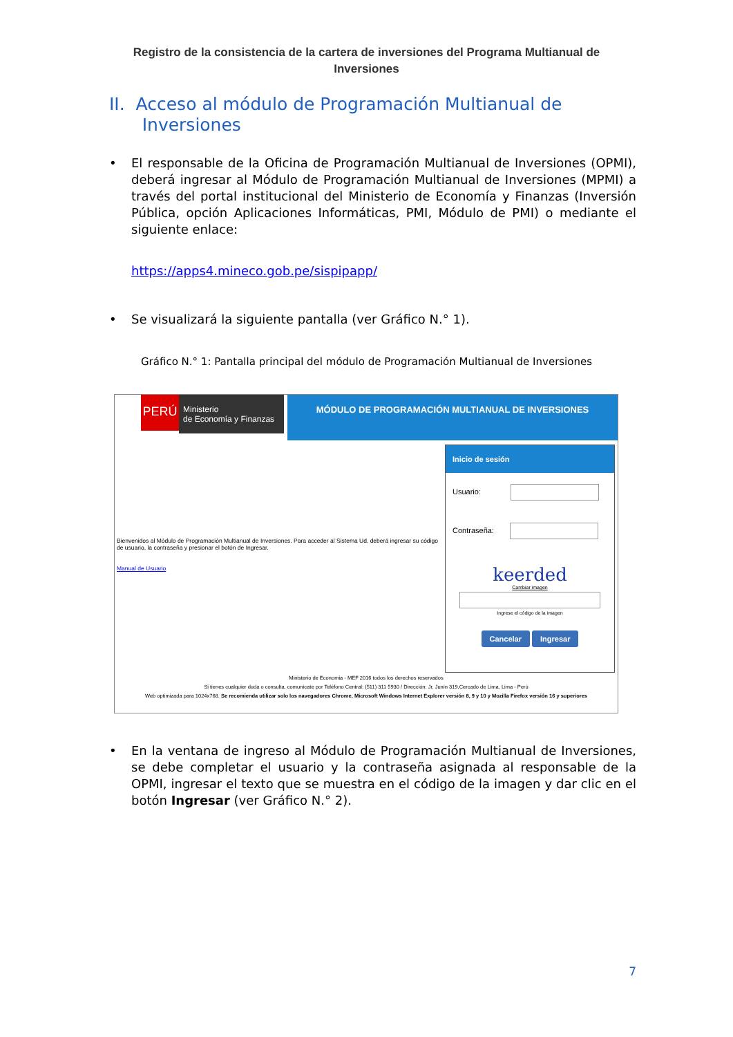Registro de la consistencia de la cartera de inversiones del Programa Multianual de Inversiones
II. Acceso al módulo de Programación Multianual de
Inversiones
• El responsable de la Oficina de Programación Multianual de Inversiones (OPMI), deberá ingresar al Módulo de Programación Multianual de Inversiones (MPMI) a través del portal institucional del Ministerio de Economía y Finanzas (Inversión Pública, opción Aplicaciones Informáticas, PMI, Módulo de PMI) o mediante el siguiente enlace:
https://apps4.mineco.gob.pe/sispipapp/
• Se visualizará la siguiente pantalla (ver Gráfico N.° 1).
Gráfico N.° 1: Pantalla principal del módulo de Programación Multianual de Inversiones
PERÚ
Ministerio
de Economía y Finanzas
MÓDULO DE PROGRAMACIÓN MULTIANUAL DE INVERSIONES
Bienvenidos al Módulo de Programación Multianual de Inversiones. Para acceder al Sistema Ud. deberá ingresar su código de usuario, la contraseña y presionar el botón de Ingresar.
Manual de Usuario
Inicio de sesión
Usuario:
Contraseña:
keerded
Cambiar imagen
Ingrese el código de la imagen
Cancelar Ingresar
Ministerio de Economia - MEF 2016 todos los derechos reservados
Si tienes cualquier duda o consulta, comunícate por Teléfono Central: (511) 311 5930 / Dirección: Jr. Junín 319,Cercado de Lima, Lima - Perú
Web optimizada para 1024x768. Se recomienda utilizar solo los navegadores Chrome, Microsoft Windows Internet Explorer versión 8, 9 y 10 y Mozilla Firefox versión 16 y superiores
• En la ventana de ingreso al Módulo de Programación Multianual de Inversiones, se debe completar el usuario y la contraseña asignada al responsable de la OPMI, ingresar el texto que se muestra en el código de la imagen y dar clic en el botón Ingresar (ver Gráfico N.° 2).
7